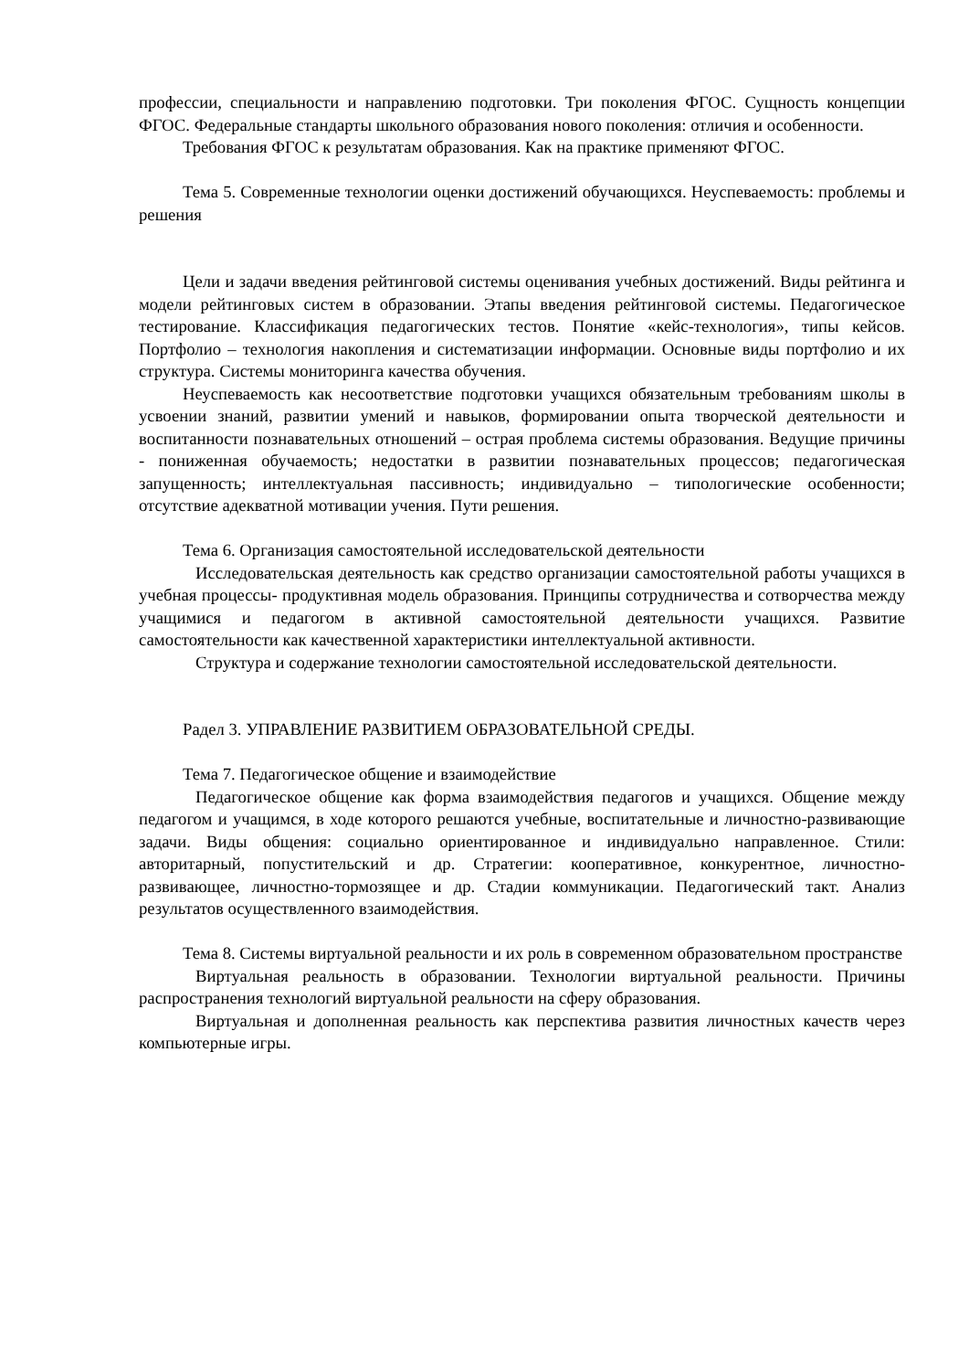профессии, специальности и направлению подготовки. Три поколения ФГОС. Сущность концепции ФГОС. Федеральные стандарты школьного образования нового поколения: отличия и особенности.
Требования ФГОС к результатам образования. Как на практике применяют ФГОС.
Тема 5. Современные технологии оценки достижений обучающихся. Неуспеваемость: проблемы и решения
Цели и задачи введения рейтинговой системы оценивания учебных достижений. Виды рейтинга и модели рейтинговых систем в образовании. Этапы введения рейтинговой системы. Педагогическое тестирование. Классификация педагогических тестов. Понятие «кейс-технология», типы кейсов. Портфолио – технология накопления и систематизации информации. Основные виды портфолио и их структура. Системы мониторинга качества обучения.
Неуспеваемость как несоответствие подготовки учащихся обязательным требованиям школы в усвоении знаний, развитии умений и навыков, формировании опыта творческой деятельности и воспитанности познавательных отношений – острая проблема системы образования. Ведущие причины - пониженная обучаемость; недостатки в развитии познавательных процессов; педагогическая запущенность; интеллектуальная пассивность; индивидуально – типологические особенности; отсутствие адекватной мотивации учения. Пути решения.
Тема 6. Организация самостоятельной исследовательской деятельности
Исследовательская деятельность как средство организации самостоятельной работы учащихся в учебная процессы- продуктивная модель образования. Принципы сотрудничества и сотворчества между учащимися и педагогом в активной самостоятельной деятельности учащихся. Развитие самостоятельности как качественной характеристики интеллектуальной активности.
Структура и содержание технологии самостоятельной исследовательской деятельности.
Радел 3. УПРАВЛЕНИЕ РАЗВИТИЕМ ОБРАЗОВАТЕЛЬНОЙ СРЕДЫ.
Тема 7. Педагогическое общение и взаимодействие
Педагогическое общение как форма взаимодействия педагогов и учащихся. Общение между педагогом и учащимся, в ходе которого решаются учебные, воспитательные и личностно-развивающие задачи. Виды общения: социально ориентированное и индивидуально направленное. Стили: авторитарный, попустительский и др. Стратегии: кооперативное, конкурентное, личностно-развивающее, личностно-тормозящее и др. Стадии коммуникации. Педагогический такт. Анализ результатов осуществленного взаимодействия.
Тема 8. Системы виртуальной реальности и их роль в современном образовательном пространстве
Виртуальная реальность в образовании. Технологии виртуальной реальности. Причины распространения технологий виртуальной реальности на сферу образования.
Виртуальная и дополненная реальность как перспектива развития личностных качеств через компьютерные игры.